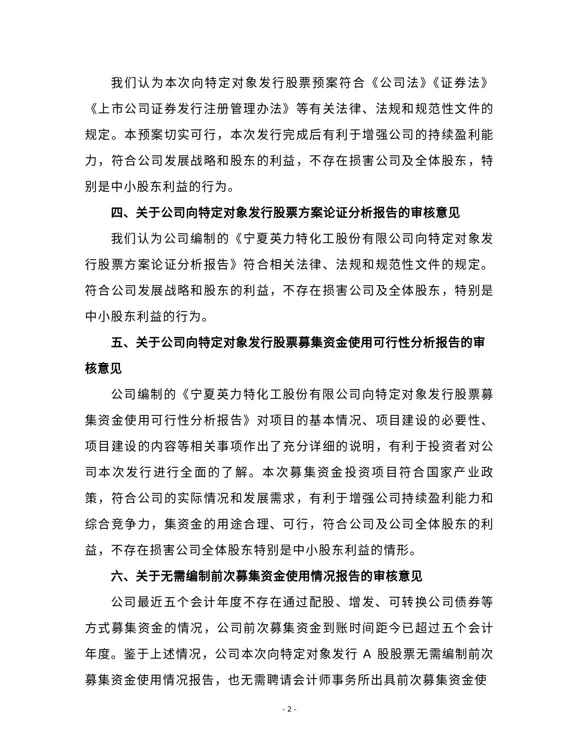我们认为本次向特定对象发行股票预案符合《公司法》《证券法》《上市公司证券发行注册管理办法》等有关法律、法规和规范性文件的规定。本预案切实可行，本次发行完成后有利于增强公司的持续盈利能力，符合公司发展战略和股东的利益，不存在损害公司及全体股东，特别是中小股东利益的行为。
四、关于公司向特定对象发行股票方案论证分析报告的审核意见
我们认为公司编制的《宁夏英力特化工股份有限公司向特定对象发行股票方案论证分析报告》符合相关法律、法规和规范性文件的规定。符合公司发展战略和股东的利益，不存在损害公司及全体股东，特别是中小股东利益的行为。
五、关于公司向特定对象发行股票募集资金使用可行性分析报告的审核意见
公司编制的《宁夏英力特化工股份有限公司向特定对象发行股票募集资金使用可行性分析报告》对项目的基本情况、项目建设的必要性、项目建设的内容等相关事项作出了充分详细的说明，有利于投资者对公司本次发行进行全面的了解。本次募集资金投资项目符合国家产业政策，符合公司的实际情况和发展需求，有利于增强公司持续盈利能力和综合竞争力，集资金的用途合理、可行，符合公司及公司全体股东的利益，不存在损害公司全体股东特别是中小股东利益的情形。
六、关于无需编制前次募集资金使用情况报告的审核意见
公司最近五个会计年度不存在通过配股、增发、可转换公司债券等方式募集资金的情况，公司前次募集资金到账时间距今已超过五个会计年度。鉴于上述情况，公司本次向特定对象发行 A 股股票无需编制前次募集资金使用情况报告，也无需聘请会计师事务所出具前次募集资金使
- 2 -